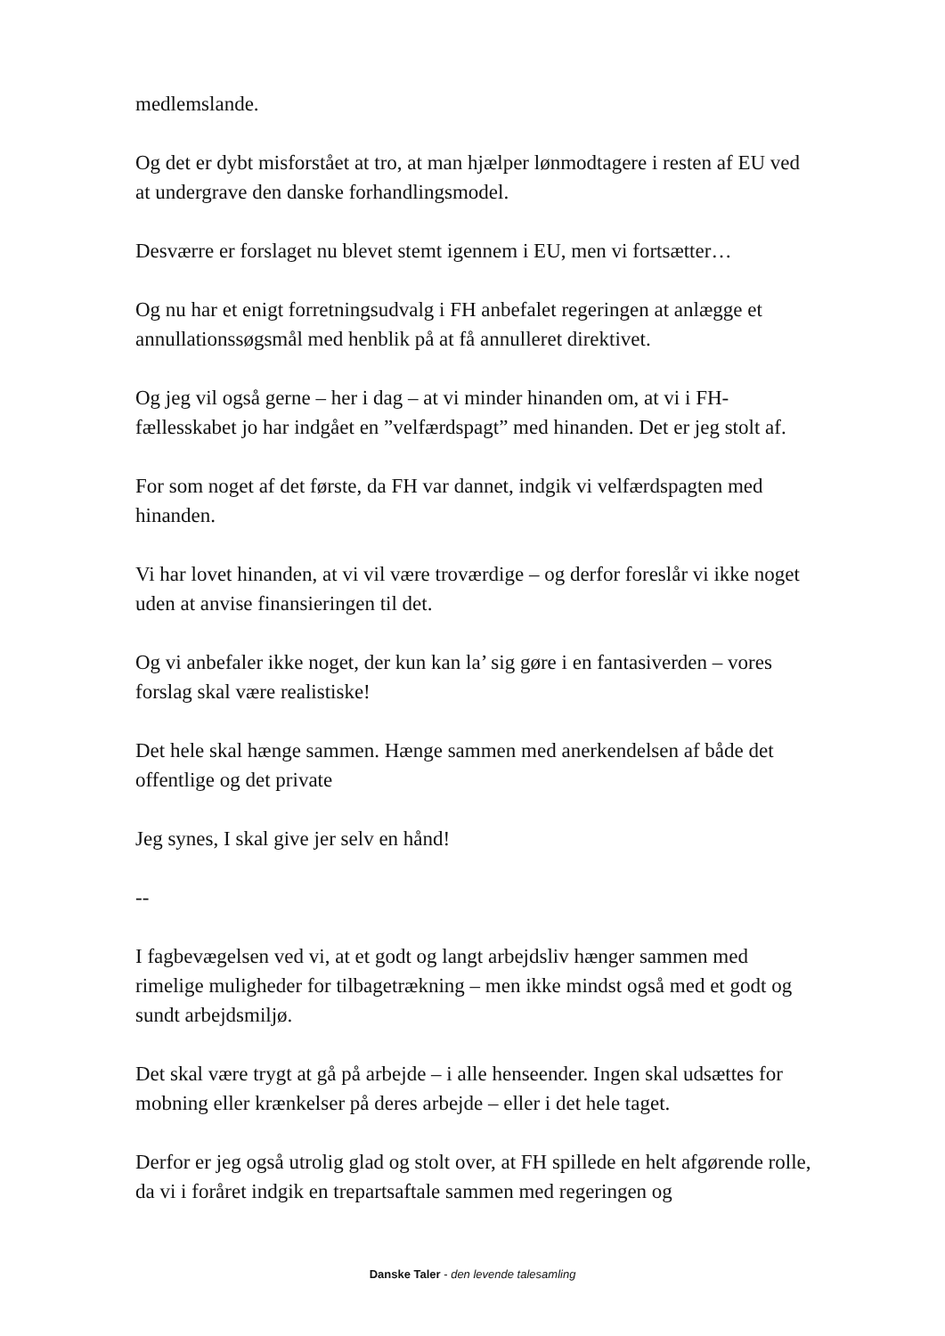medlemslande.
Og det er dybt misforstået at tro, at man hjælper lønmodtagere i resten af EU ved at undergrave den danske forhandlingsmodel.
Desværre er forslaget nu blevet stemt igennem i EU, men vi fortsætter…
Og nu har et enigt forretningsudvalg i FH anbefalet regeringen at anlægge et annullationssøgsmål med henblik på at få annulleret direktivet.
Og jeg vil også gerne – her i dag – at vi minder hinanden om, at vi i FH-fællesskabet jo har indgået en ”velfærdspagt” med hinanden. Det er jeg stolt af.
For som noget af det første, da FH var dannet, indgik vi velfærdspagten med hinanden.
Vi har lovet hinanden, at vi vil være troværdige – og derfor foreslår vi ikke noget uden at anvise finansieringen til det.
Og vi anbefaler ikke noget, der kun kan la’ sig gøre i en fantasiverden – vores forslag skal være realistiske!
Det hele skal hænge sammen. Hænge sammen med anerkendelsen af både det offentlige og det private
Jeg synes, I skal give jer selv en hånd!
--
I fagbevægelsen ved vi, at et godt og langt arbejdsliv hænger sammen med rimelige muligheder for tilbagetrækning – men ikke mindst også med et godt og sundt arbejdsmiljø.
Det skal være trygt at gå på arbejde – i alle henseender. Ingen skal udsættes for mobning eller krænkelser på deres arbejde – eller i det hele taget.
Derfor er jeg også utrolig glad og stolt over, at FH spillede en helt afgørende rolle, da vi i foråret indgik en trepartsaftale sammen med regeringen og
Danske Taler - den levende talesamling